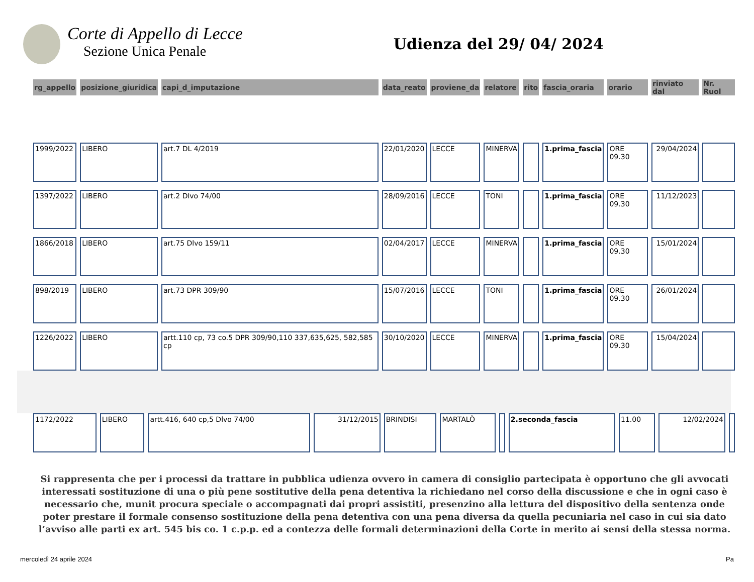Corte di Appello di Lecce
Sezione Unica Penale
Udienza del 29/ 04/ 2024
| rg_appello | posizione_giuridica | capi_d_imputazione | data_reato | proviene_da | relatore | rito | fascia_oraria | orario | rinviato dal | Nr. Ruol |
| --- | --- | --- | --- | --- | --- | --- | --- | --- | --- | --- |
| 1999/2022 | LIBERO | art.7 DL 4/2019 | 22/01/2020 | LECCE | MINERVA | | 1.prima_fascia | ORE 09.30 | 29/04/2024 | |
| 1397/2022 | LIBERO | art.2 Dlvo 74/00 | 28/09/2016 | LECCE | TONI | | 1.prima_fascia | ORE 09.30 | 11/12/2023 | |
| 1866/2018 | LIBERO | art.75 Dlvo 159/11 | 02/04/2017 | LECCE | MINERVA | | 1.prima_fascia | ORE 09.30 | 15/01/2024 | |
| 898/2019 | LIBERO | art.73 DPR 309/90 | 15/07/2016 | LECCE | TONI | | 1.prima_fascia | ORE 09.30 | 26/01/2024 | |
| 1226/2022 | LIBERO | artt.110 cp, 73 co.5 DPR 309/90,110 337,635,625, 582,585 cp | 30/10/2020 | LECCE | MINERVA | | 1.prima_fascia | ORE 09.30 | 15/04/2024 | |
| 1172/2022 | LIBERO | artt.416, 640 cp,5 Dlvo 74/00 | 31/12/2015 | BRINDISI | MARTALÒ | | 2.seconda_fascia | 11.00 | 12/02/2024 | |
Si rappresenta che per i processi da trattare in pubblica udienza ovvero in camera di consiglio partecipata è opportuno che gli avvocati interessati sostituzione di una o più pene sostitutive della pena detentiva la richiedano nel corso della discussione e che in ogni caso è necessario che, munit procura speciale o accompagnati dai propri assistiti, presenzino alla lettura del dispositivo della sentenza onde poter prestare il formale consenso sostituzione della pena detentiva con una pena diversa da quella pecuniaria nel caso in cui sia dato l’avviso alle parti ex art. 545 bis co. 1 c.p.p. ed a contezza delle formali determinazioni della Corte in merito ai sensi della stessa norma.
mercoledì 24 aprile 2024 Pa